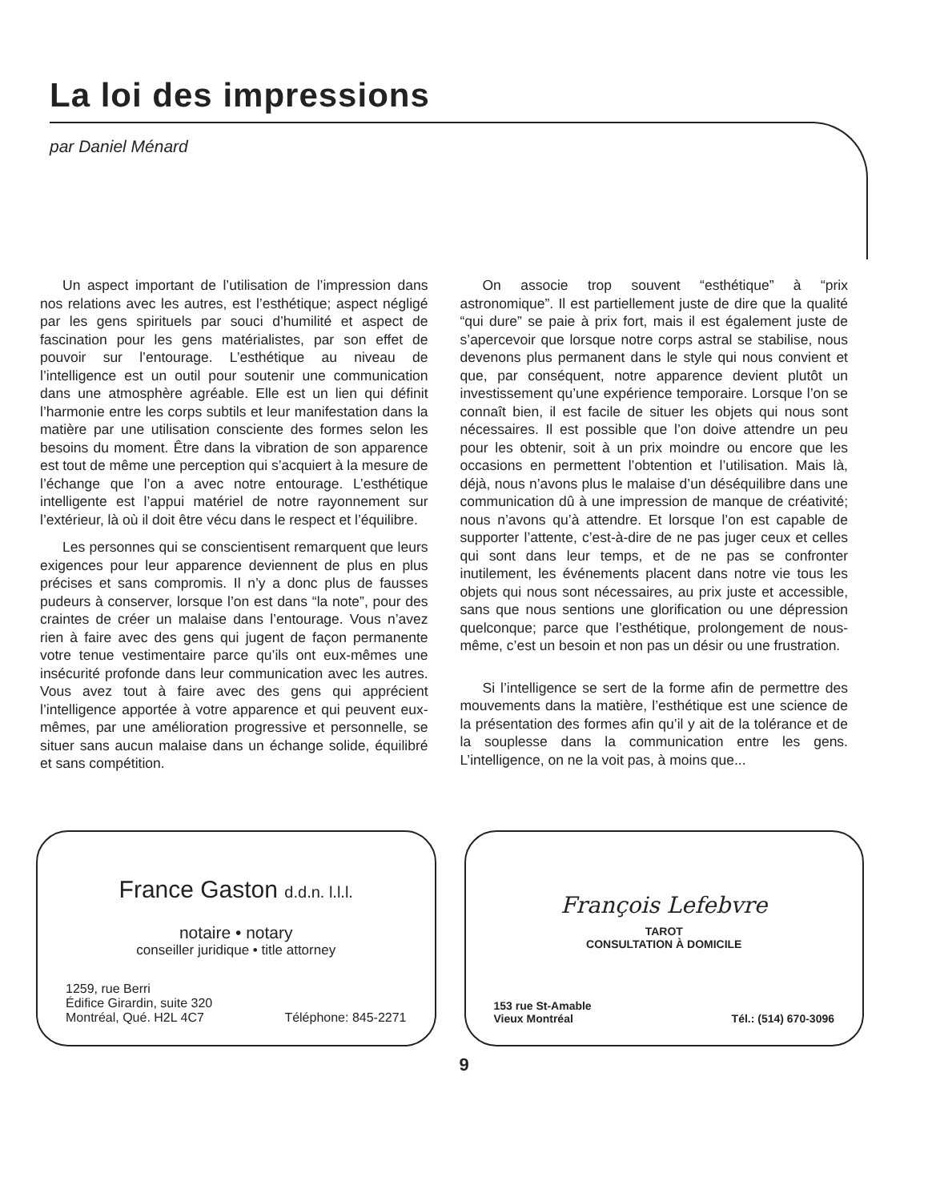La loi des impressions
par Daniel Ménard
Un aspect important de l’utilisation de l’impression dans nos relations avec les autres, est l’esthétique; aspect négligé par les gens spirituels par souci d’humilité et aspect de fascination pour les gens matérialistes, par son effet de pouvoir sur l’entourage. L’esthétique au niveau de l’intelligence est un outil pour soutenir une communication dans une atmosphère agréable. Elle est un lien qui définit l’harmonie entre les corps subtils et leur manifestation dans la matière par une utilisation consciente des formes selon les besoins du moment. Être dans la vibration de son apparence est tout de même une perception qui s’acquiert à la mesure de l’échange que l’on a avec notre entourage. L’esthétique intelligente est l’appui matériel de notre rayonnement sur l’extérieur, là où il doit être vécu dans le respect et l’équilibre.
Les personnes qui se conscientisent remarquent que leurs exigences pour leur apparence deviennent de plus en plus précises et sans compromis. Il n’y a donc plus de fausses pudeurs à conserver, lorsque l’on est dans “la note”, pour des craintes de créer un malaise dans l’entourage. Vous n’avez rien à faire avec des gens qui jugent de façon permanente votre tenue vestimentaire parce qu’ils ont eux-mêmes une insécurité profonde dans leur communication avec les autres. Vous avez tout à faire avec des gens qui apprécient l’intelligence apportée à votre apparence et qui peuvent eux-mêmes, par une amélioration progressive et personnelle, se situer sans aucun malaise dans un échange solide, équilibré et sans compétition.
On associe trop souvent “esthétique” à “prix astronomique”. Il est partiellement juste de dire que la qualité “qui dure” se paie à prix fort, mais il est également juste de s’apercevoir que lorsque notre corps astral se stabilise, nous devenons plus permanent dans le style qui nous convient et que, par conséquent, notre apparence devient plutôt un investissement qu’une expérience temporaire. Lorsque l’on se connaît bien, il est facile de situer les objets qui nous sont nécessaires. Il est possible que l’on doive attendre un peu pour les obtenir, soit à un prix moindre ou encore que les occasions en permettent l’obtention et l’utilisation. Mais là, déjà, nous n’avons plus le malaise d’un déséquilibre dans une communication dû à une impression de manque de créativité; nous n’avons qu’à attendre. Et lorsque l’on est capable de supporter l’attente, c’est-à-dire de ne pas juger ceux et celles qui sont dans leur temps, et de ne pas se confronter inutilement, les événements placent dans notre vie tous les objets qui nous sont nécessaires, au prix juste et accessible, sans que nous sentions une glorification ou une dépression quelconque; parce que l’esthétique, prolongement de nous-même, c’est un besoin et non pas un désir ou une frustration.
Si l’intelligence se sert de la forme afin de permettre des mouvements dans la matière, l’esthétique est une science de la présentation des formes afin qu’il y ait de la tolérance et de la souplesse dans la communication entre les gens. L’intelligence, on ne la voit pas, à moins que...
France Gaston d.d.n. l.l.l.
notaire • notary
conseiller juridique • title attorney
1259, rue Berri
Édifice Girardin, suite 320
Montréal, Qué. H2L 4C7
Téléphone: 845-2271
François Lefebvre
TAROT
CONSULTATION À DOMICILE
153 rue St-Amable
Vieux Montréal
Tél.: (514) 670-3096
9